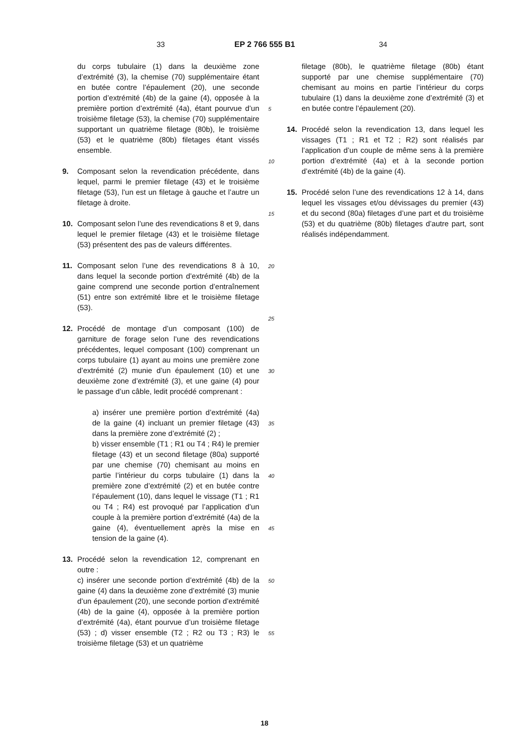33 EP 2 766 555 B1 34
du corps tubulaire (1) dans la deuxième zone d’extrémité (3), la chemise (70) supplémentaire étant en butée contre l’épaulement (20), une seconde portion d’extrémité (4b) de la gaine (4), opposée à la première portion d’extrémité (4a), étant pourvue d’un troisième filetage (53), la chemise (70) supplémentaire supportant un quatrième filetage (80b), le troisième (53) et le quatrième (80b) filetages étant vissés ensemble.
9. Composant selon la revendication précédente, dans lequel, parmi le premier filetage (43) et le troisième filetage (53), l’un est un filetage à gauche et l’autre un filetage à droite.
10. Composant selon l’une des revendications 8 et 9, dans lequel le premier filetage (43) et le troisième filetage (53) présentent des pas de valeurs différentes.
11. Composant selon l’une des revendications 8 à 10, dans lequel la seconde portion d’extrémité (4b) de la gaine comprend une seconde portion d’entraînement (51) entre son extrémité libre et le troisième filetage (53).
12. Procédé de montage d’un composant (100) de garniture de forage selon l’une des revendications précédentes, lequel composant (100) comprenant un corps tubulaire (1) ayant au moins une première zone d’extrémité (2) munie d’un épaulement (10) et une deuxième zone d’extrémité (3), et une gaine (4) pour le passage d’un câble, ledit procédé comprenant :
a) insérer une première portion d’extrémité (4a) de la gaine (4) incluant un premier filetage (43) dans la première zone d’extrémité (2) ;
b) visser ensemble (T1 ; R1 ou T4 ; R4) le premier filetage (43) et un second filetage (80a) supporté par une chemise (70) chemisant au moins en partie l’intérieur du corps tubulaire (1) dans la première zone d’extrémité (2) et en butée contre l’épaulement (10), dans lequel le vissage (T1 ; R1 ou T4 ; R4) est provoqué par l’application d’un couple à la première portion d’extrémité (4a) de la gaine (4), éventuellement après la mise en tension de la gaine (4).
13. Procédé selon la revendication 12, comprenant en outre :
c) insérer une seconde portion d’extrémité (4b) de la gaine (4) dans la deuxième zone d’extrémité (3) munie d’un épaulement (20), une seconde portion d’extrémité (4b) de la gaine (4), opposée à la première portion d’extrémité (4a), étant pourvue d’un troisième filetage (53) ; d) visser ensemble (T2 ; R2 ou T3 ; R3) le troisième filetage (53) et un quatrième
filetage (80b), le quatrième filetage (80b) étant supporté par une chemise supplémentaire (70) chemisant au moins en partie l’intérieur du corps tubulaire (1) dans la deuxième zone d’extrémité (3) et en butée contre l’épaulement (20).
14. Procédé selon la revendication 13, dans lequel les vissages (T1 ; R1 et T2 ; R2) sont réalisés par l’application d’un couple de même sens à la première portion d’extrémité (4a) et à la seconde portion d’extrémité (4b) de la gaine (4).
15. Procédé selon l’une des revendications 12 à 14, dans lequel les vissages et/ou dévissages du premier (43) et du second (80a) filetages d’une part et du troisième (53) et du quatrième (80b) filetages d’autre part, sont réalisés indépendamment.
5
10
15
20
25
30
35
40
45
50
55
18